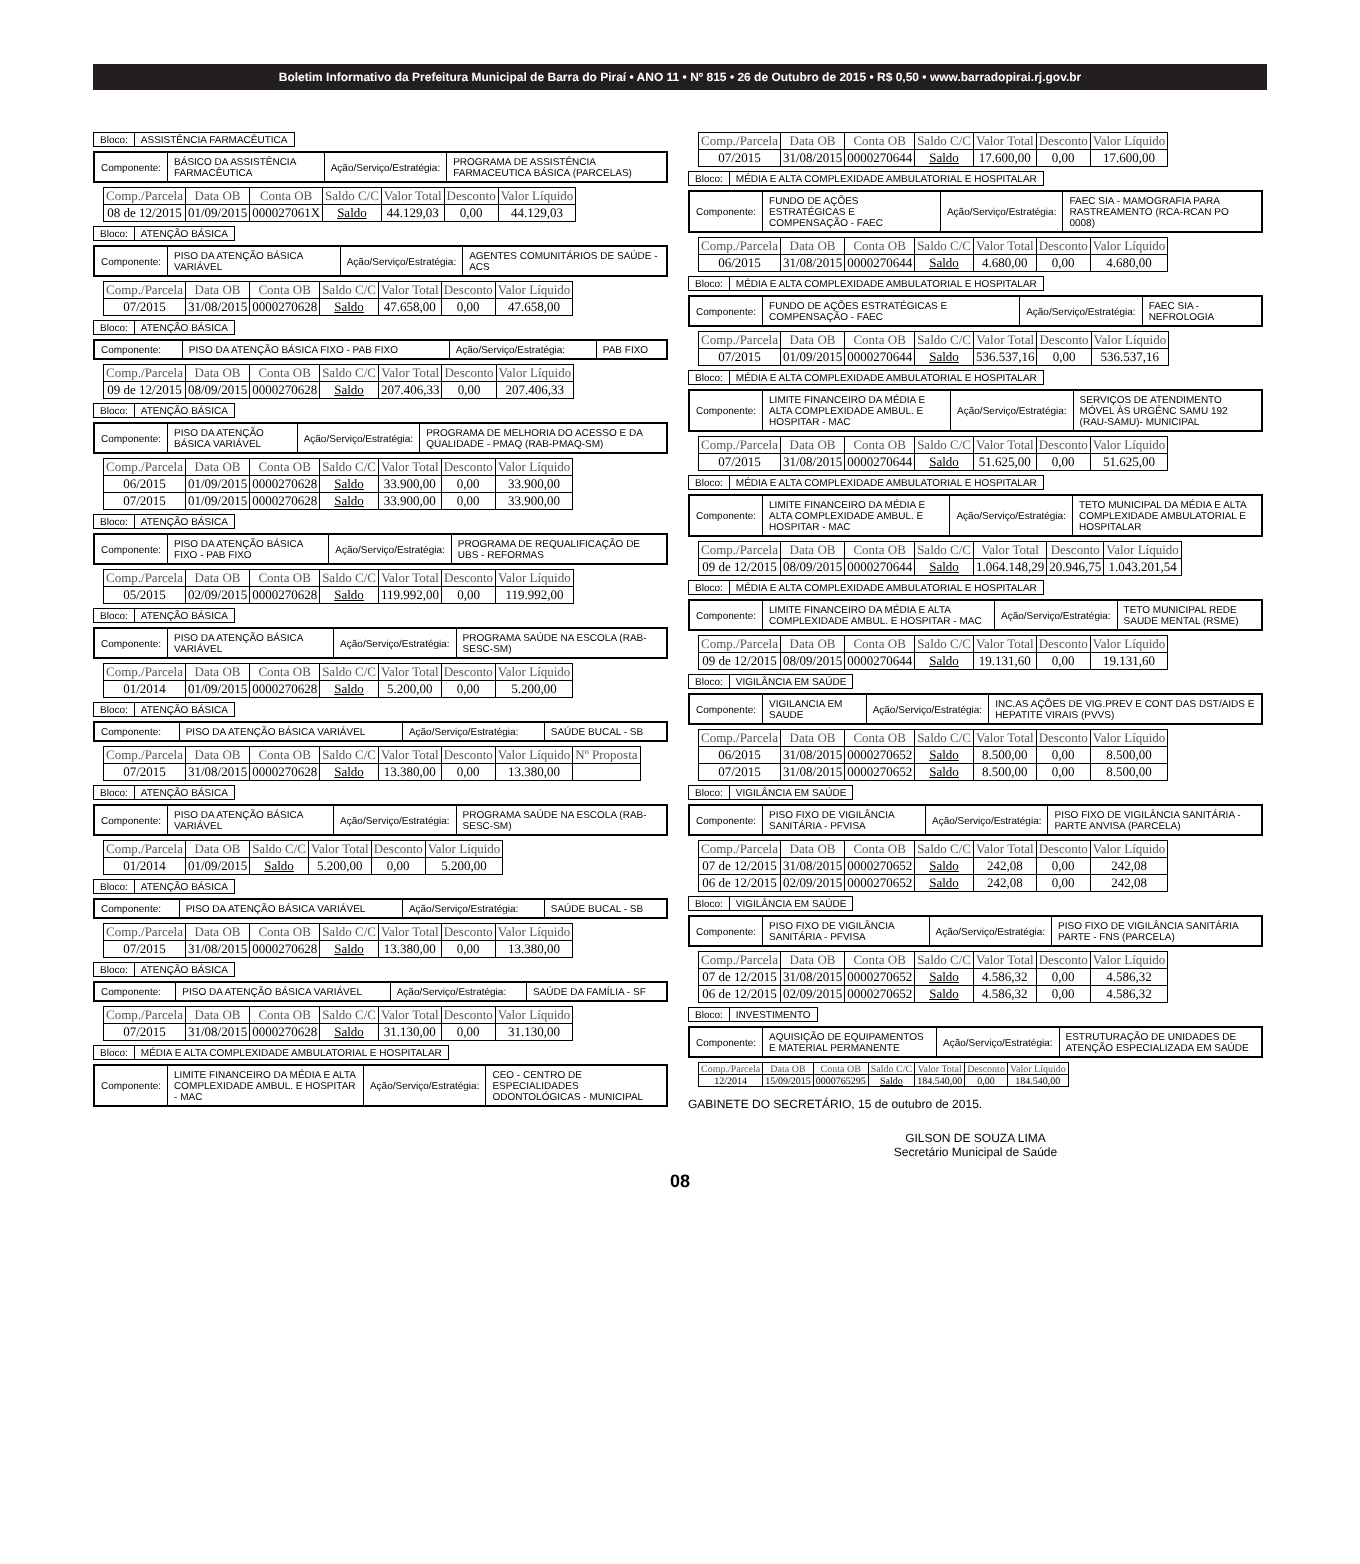Boletim Informativo da Prefeitura Municipal de Barra do Piraí • ANO 11 • Nº 815 • 26 de Outubro de 2015 • R$ 0,50 • www.barradopirai.rj.gov.br
| Bloco: | ASSISTÊNCIA FARMACÊUTICA |
| Componente: | BÁSICO DA ASSISTÊNCIA FARMACÊUTICA | Ação/Serviço/Estratégia: | PROGRAMA DE ASSISTÊNCIA FARMACEUTICA BÁSICA (PARCELAS) |
| Comp./Parcela | Data OB | Conta OB | Saldo C/C | Valor Total | Desconto | Valor Líquido |
| --- | --- | --- | --- | --- | --- | --- |
| 08 de 12/2015 | 01/09/2015 | 000027061X | Saldo | 44.129,03 | 0,00 | 44.129,03 |
| Bloco: | ATENÇÃO BÁSICA |
| Componente: | PISO DA ATENÇÃO BÁSICA VARIÁVEL | Ação/Serviço/Estratégia: | AGENTES COMUNITÁRIOS DE SAÚDE - ACS |
| Comp./Parcela | Data OB | Conta OB | Saldo C/C | Valor Total | Desconto | Valor Líquido |
| --- | --- | --- | --- | --- | --- | --- |
| 07/2015 | 31/08/2015 | 0000270628 | Saldo | 47.658,00 | 0,00 | 47.658,00 |
| Bloco: | ATENÇÃO BÁSICA |
| Componente: | PISO DA ATENÇÃO BÁSICA FIXO - PAB FIXO | Ação/Serviço/Estratégia: | PAB FIXO |
| Comp./Parcela | Data OB | Conta OB | Saldo C/C | Valor Total | Desconto | Valor Líquido |
| --- | --- | --- | --- | --- | --- | --- |
| 09 de 12/2015 | 08/09/2015 | 0000270628 | Saldo | 207.406,33 | 0,00 | 207.406,33 |
| Bloco: | ATENÇÃO BÁSICA |
| Componente: | PISO DA ATENÇÃO BÁSICA VARIÁVEL | Ação/Serviço/Estratégia: | PROGRAMA DE MELHORIA DO ACESSO E DA QUALIDADE - PMAQ (RAB-PMAQ-SM) |
| Comp./Parcela | Data OB | Conta OB | Saldo C/C | Valor Total | Desconto | Valor Líquido |
| --- | --- | --- | --- | --- | --- | --- |
| 06/2015 | 01/09/2015 | 0000270628 | Saldo | 33.900,00 | 0,00 | 33.900,00 |
| 07/2015 | 01/09/2015 | 0000270628 | Saldo | 33.900,00 | 0,00 | 33.900,00 |
| Bloco: | ATENÇÃO BÁSICA |
| Componente: | PISO DA ATENÇÃO BÁSICA FIXO - PAB FIXO | Ação/Serviço/Estratégia: | PROGRAMA DE REQUALIFICAÇÃO DE UBS - REFORMAS |
| Comp./Parcela | Data OB | Conta OB | Saldo C/C | Valor Total | Desconto | Valor Líquido |
| --- | --- | --- | --- | --- | --- | --- |
| 05/2015 | 02/09/2015 | 0000270628 | Saldo | 119.992,00 | 0,00 | 119.992,00 |
| Bloco: | ATENÇÃO BÁSICA |
| Componente: | PISO DA ATENÇÃO BÁSICA VARIÁVEL | Ação/Serviço/Estratégia: | PROGRAMA SAÚDE NA ESCOLA (RAB-SESC-SM) |
| Comp./Parcela | Data OB | Conta OB | Saldo C/C | Valor Total | Desconto | Valor Líquido |
| --- | --- | --- | --- | --- | --- | --- |
| 01/2014 | 01/09/2015 | 0000270628 | Saldo | 5.200,00 | 0,00 | 5.200,00 |
| Bloco: | ATENÇÃO BÁSICA |
| Componente: | PISO DA ATENÇÃO BÁSICA VARIÁVEL | Ação/Serviço/Estratégia: | SAÚDE BUCAL - SB |
| Comp./Parcela | Data OB | Conta OB | Saldo C/C | Valor Total | Desconto | Valor Líquido | Nº Proposta |
| --- | --- | --- | --- | --- | --- | --- | --- |
| 07/2015 | 31/08/2015 | 0000270628 | Saldo | 13.380,00 | 0,00 | 13.380,00 | |
| Bloco: | ATENÇÃO BÁSICA |
| Componente: | PISO DA ATENÇÃO BÁSICA VARIÁVEL | Ação/Serviço/Estratégia: | PROGRAMA SAÚDE NA ESCOLA (RAB-SESC-SM) |
| Comp./Parcela | Data OB | Saldo C/C | Valor Total | Desconto | Valor Líquido |
| --- | --- | --- | --- | --- | --- |
| 01/2014 | 01/09/2015 | Saldo | 5.200,00 | 0,00 | 5.200,00 |
| Bloco: | ATENÇÃO BÁSICA |
| Componente: | PISO DA ATENÇÃO BÁSICA VARIÁVEL | Ação/Serviço/Estratégia: | SAÚDE BUCAL - SB |
| Comp./Parcela | Data OB | Conta OB | Saldo C/C | Valor Total | Desconto | Valor Líquido |
| --- | --- | --- | --- | --- | --- | --- |
| 07/2015 | 31/08/2015 | 0000270628 | Saldo | 13.380,00 | 0,00 | 13.380,00 |
| Bloco: | ATENÇÃO BÁSICA |
| Componente: | PISO DA ATENÇÃO BÁSICA VARIÁVEL | Ação/Serviço/Estratégia: | SAÚDE DA FAMÍLIA - SF |
| Comp./Parcela | Data OB | Conta OB | Saldo C/C | Valor Total | Desconto | Valor Líquido |
| --- | --- | --- | --- | --- | --- | --- |
| 07/2015 | 31/08/2015 | 0000270628 | Saldo | 31.130,00 | 0,00 | 31.130,00 |
| Bloco: | MÉDIA E ALTA COMPLEXIDADE AMBULATORIAL E HOSPITALAR |
| Componente: | LIMITE FINANCEIRO DA MÉDIA E ALTA COMPLEXIDADE AMBUL. E HOSPITAR - MAC | Ação/Serviço/Estratégia: | CEO - CENTRO DE ESPECIALIDADES ODONTOLÓGICAS - MUNICIPAL |
| Comp./Parcela | Data OB | Conta OB | Saldo C/C | Valor Total | Desconto | Valor Líquido |
| --- | --- | --- | --- | --- | --- | --- |
| 07/2015 | 31/08/2015 | 0000270644 | Saldo | 17.600,00 | 0,00 | 17.600,00 |
| Bloco: | MÉDIA E ALTA COMPLEXIDADE AMBULATORIAL E HOSPITALAR |
| Componente: | FUNDO DE AÇÕES ESTRATÉGICAS E COMPENSAÇÃO - FAEC | Ação/Serviço/Estratégia: | FAEC SIA - MAMOGRAFIA PARA RASTREAMENTO (RCA-RCAN PO 0008) |
| Comp./Parcela | Data OB | Conta OB | Saldo C/C | Valor Total | Desconto | Valor Líquido |
| --- | --- | --- | --- | --- | --- | --- |
| 06/2015 | 31/08/2015 | 0000270644 | Saldo | 4.680,00 | 0,00 | 4.680,00 |
| Bloco: | MÉDIA E ALTA COMPLEXIDADE AMBULATORIAL E HOSPITALAR |
| Componente: | FUNDO DE AÇÕES ESTRATÉGICAS E COMPENSAÇÃO - FAEC | Ação/Serviço/Estratégia: | FAEC SIA - NEFROLOGIA |
| Comp./Parcela | Data OB | Conta OB | Saldo C/C | Valor Total | Desconto | Valor Líquido |
| --- | --- | --- | --- | --- | --- | --- |
| 07/2015 | 01/09/2015 | 0000270644 | Saldo | 536.537,16 | 0,00 | 536.537,16 |
| Bloco: | MÉDIA E ALTA COMPLEXIDADE AMBULATORIAL E HOSPITALAR |
| Componente: | LIMITE FINANCEIRO DA MÉDIA E ALTA COMPLEXIDADE AMBUL. E HOSPITAR - MAC | Ação/Serviço/Estratégia: | SERVIÇOS DE ATENDIMENTO MÓVEL ÀS URGÊNC SAMU 192 (RAU-SAMU)- MUNICIPAL |
| Comp./Parcela | Data OB | Conta OB | Saldo C/C | Valor Total | Desconto | Valor Líquido |
| --- | --- | --- | --- | --- | --- | --- |
| 07/2015 | 31/08/2015 | 0000270644 | Saldo | 51.625,00 | 0,00 | 51.625,00 |
| Bloco: | MÉDIA E ALTA COMPLEXIDADE AMBULATORIAL E HOSPITALAR |
| Componente: | LIMITE FINANCEIRO DA MÉDIA E ALTA COMPLEXIDADE AMBUL. E HOSPITAR - MAC | Ação/Serviço/Estratégia: | TETO MUNICIPAL DA MÉDIA E ALTA COMPLEXIDADE AMBULATORIAL E HOSPITALAR |
| Comp./Parcela | Data OB | Conta OB | Saldo C/C | Valor Total | Desconto | Valor Líquido |
| --- | --- | --- | --- | --- | --- | --- |
| 09 de 12/2015 | 08/09/2015 | 0000270644 | Saldo | 1.064.148,29 | 20.946,75 | 1.043.201,54 |
| Bloco: | MÉDIA E ALTA COMPLEXIDADE AMBULATORIAL E HOSPITALAR |
| Componente: | LIMITE FINANCEIRO DA MÉDIA E ALTA COMPLEXIDADE AMBUL. E HOSPITAR - MAC | Ação/Serviço/Estratégia: | TETO MUNICIPAL REDE SAUDE MENTAL (RSME) |
| Comp./Parcela | Data OB | Conta OB | Saldo C/C | Valor Total | Desconto | Valor Líquido |
| --- | --- | --- | --- | --- | --- | --- |
| 09 de 12/2015 | 08/09/2015 | 0000270644 | Saldo | 19.131,60 | 0,00 | 19.131,60 |
| Bloco: | VIGILÂNCIA EM SAÚDE |
| Componente: | VIGILANCIA EM SAUDE | Ação/Serviço/Estratégia: | INC.AS AÇÕES DE VIG.PREV E CONT DAS DST/AIDS E HEPATITE VIRAIS (PVVS) |
| Comp./Parcela | Data OB | Conta OB | Saldo C/C | Valor Total | Desconto | Valor Líquido |
| --- | --- | --- | --- | --- | --- | --- |
| 06/2015 | 31/08/2015 | 0000270652 | Saldo | 8.500,00 | 0,00 | 8.500,00 |
| 07/2015 | 31/08/2015 | 0000270652 | Saldo | 8.500,00 | 0,00 | 8.500,00 |
| Bloco: | VIGILÂNCIA EM SAÚDE |
| Componente: | PISO FIXO DE VIGILÂNCIA SANITÁRIA - PFVISA | Ação/Serviço/Estratégia: | PISO FIXO DE VIGILÂNCIA SANITÁRIA - PARTE ANVISA (PARCELA) |
| Comp./Parcela | Data OB | Conta OB | Saldo C/C | Valor Total | Desconto | Valor Líquido |
| --- | --- | --- | --- | --- | --- | --- |
| 07 de 12/2015 | 31/08/2015 | 0000270652 | Saldo | 242,08 | 0,00 | 242,08 |
| 06 de 12/2015 | 02/09/2015 | 0000270652 | Saldo | 242,08 | 0,00 | 242,08 |
| Bloco: | VIGILÂNCIA EM SAÚDE |
| Componente: | PISO FIXO DE VIGILÂNCIA SANITÁRIA - PFVISA | Ação/Serviço/Estratégia: | PISO FIXO DE VIGILÂNCIA SANITÁRIA PARTE - FNS (PARCELA) |
| Comp./Parcela | Data OB | Conta OB | Saldo C/C | Valor Total | Desconto | Valor Líquido |
| --- | --- | --- | --- | --- | --- | --- |
| 07 de 12/2015 | 31/08/2015 | 0000270652 | Saldo | 4.586,32 | 0,00 | 4.586,32 |
| 06 de 12/2015 | 02/09/2015 | 0000270652 | Saldo | 4.586,32 | 0,00 | 4.586,32 |
| Bloco: | INVESTIMENTO |
| Componente: | AQUISIÇÃO DE EQUIPAMENTOS E MATERIAL PERMANENTE | Ação/Serviço/Estratégia: | ESTRUTURAÇÃO DE UNIDADES DE ATENÇÃO ESPECIALIZADA EM SAÚDE |
| Comp./Parcela | Data OB | Conta OB | Saldo C/C | Valor Total | Desconto | Valor Líquido |
| --- | --- | --- | --- | --- | --- | --- |
| 12/2014 | 15/09/2015 | 0000765295 | Saldo | 184.540,00 | 0,00 | 184.540,00 |
GABINETE DO SECRETÁRIO, 15 de outubro de 2015.
GILSON DE SOUZA LIMA
Secretário Municipal de Saúde
08